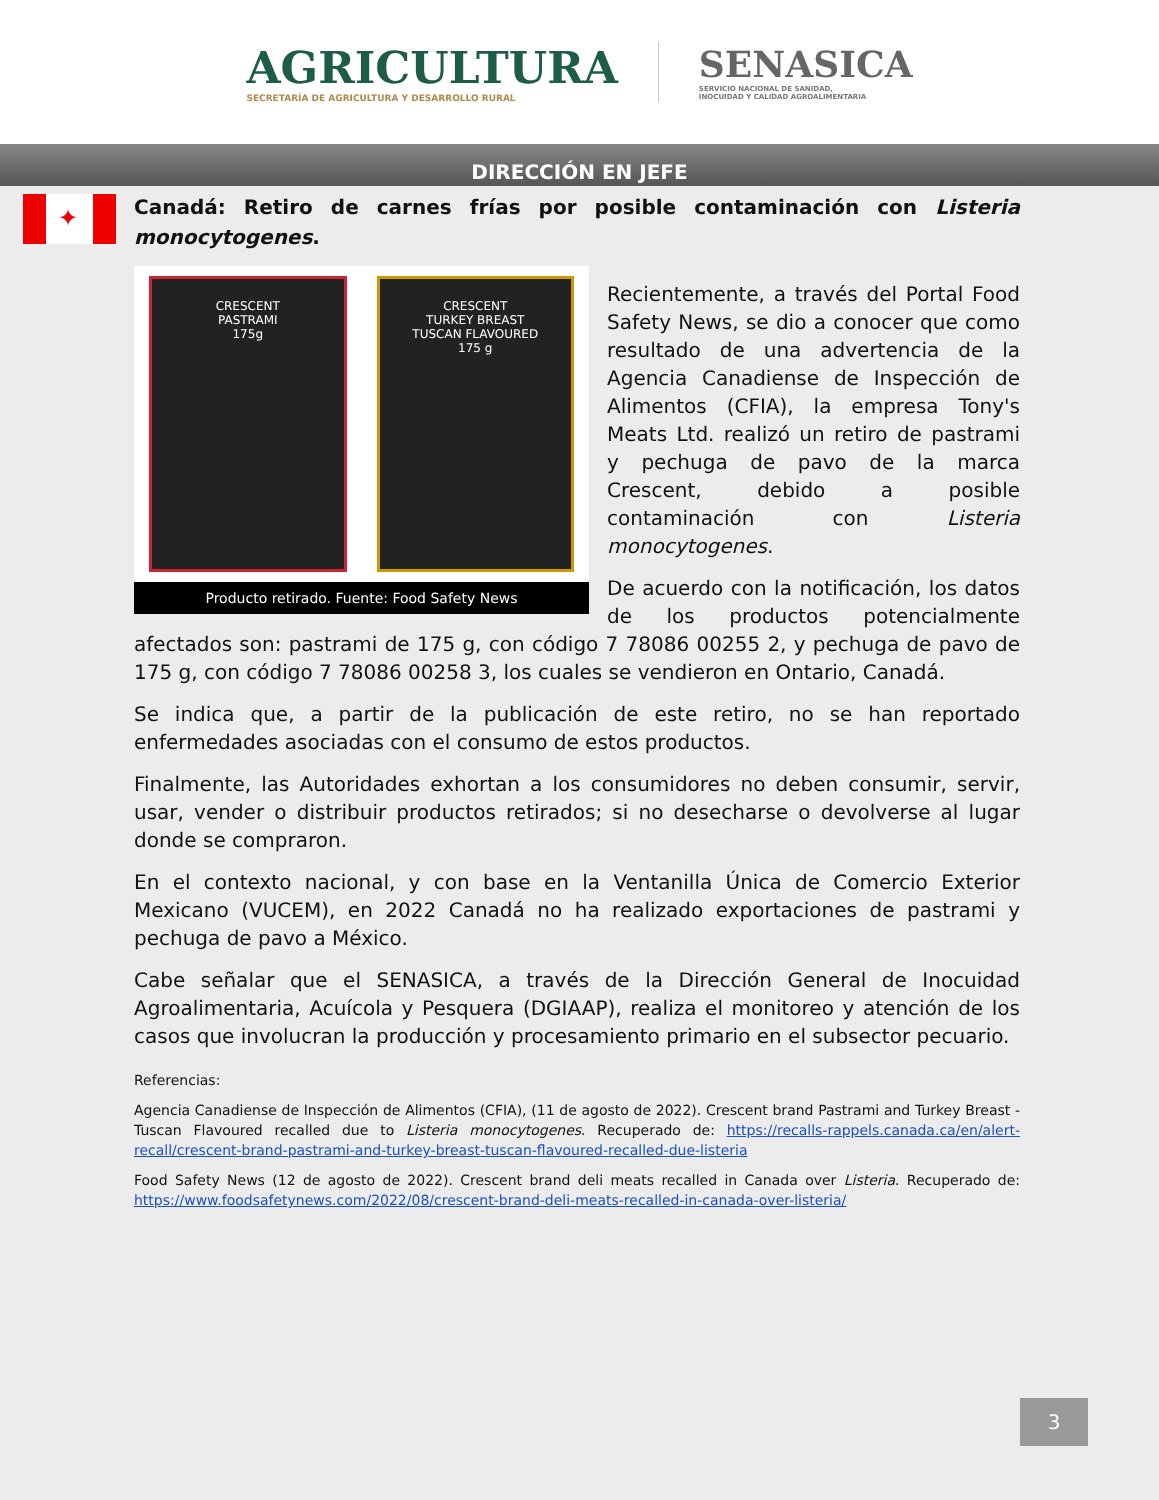AGRICULTURA
SECRETARÍA DE AGRICULTURA Y DESARROLLO RURAL
SENASICA
SERVICIO NACIONAL DE SANIDAD,
INOCUIDAD Y CALIDAD AGROALIMENTARIA
DIRECCIÓN EN JEFE
✦
Canadá: Retiro de carnes frías por posible contaminación con Listeria monocytogenes.
CRESCENT
PASTRAMI
175g
CRESCENT
TURKEY BREAST
TUSCAN FLAVOURED
175 g
Producto retirado. Fuente: Food Safety News
Recientemente, a través del Portal Food Safety News, se dio a conocer que como resultado de una advertencia de la Agencia Canadiense de Inspección de Alimentos (CFIA), la empresa Tony's Meats Ltd. realizó un retiro de pastrami y pechuga de pavo de la marca Crescent, debido a posible contaminación con Listeria monocytogenes.
De acuerdo con la notificación, los datos de los productos potencialmente afectados son: pastrami de 175 g, con código 7 78086 00255 2, y pechuga de pavo de 175 g, con código 7 78086 00258 3, los cuales se vendieron en Ontario, Canadá.
Se indica que, a partir de la publicación de este retiro, no se han reportado enfermedades asociadas con el consumo de estos productos.
Finalmente, las Autoridades exhortan a los consumidores no deben consumir, servir, usar, vender o distribuir productos retirados; si no desecharse o devolverse al lugar donde se compraron.
En el contexto nacional, y con base en la Ventanilla Única de Comercio Exterior Mexicano (VUCEM), en 2022 Canadá no ha realizado exportaciones de pastrami y pechuga de pavo a México.
Cabe señalar que el SENASICA, a través de la Dirección General de Inocuidad Agroalimentaria, Acuícola y Pesquera (DGIAAP), realiza el monitoreo y atención de los casos que involucran la producción y procesamiento primario en el subsector pecuario.
Referencias:
Agencia Canadiense de Inspección de Alimentos (CFIA), (11 de agosto de 2022). Crescent brand Pastrami and Turkey Breast - Tuscan Flavoured recalled due to Listeria monocytogenes. Recuperado de: https://recalls-rappels.canada.ca/en/alert-recall/crescent-brand-pastrami-and-turkey-breast-tuscan-flavoured-recalled-due-listeria
Food Safety News (12 de agosto de 2022). Crescent brand deli meats recalled in Canada over Listeria. Recuperado de: https://www.foodsafetynews.com/2022/08/crescent-brand-deli-meats-recalled-in-canada-over-listeria/
3